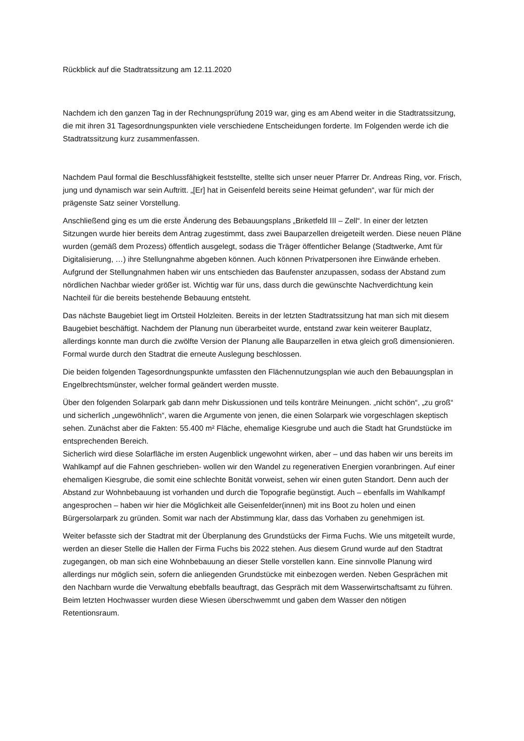Rückblick auf die Stadtratssitzung am 12.11.2020
Nachdem ich den ganzen Tag in der Rechnungsprüfung 2019 war, ging es am Abend weiter in die Stadtratssitzung, die mit ihren 31 Tagesordnungspunkten viele verschiedene Entscheidungen forderte. Im Folgenden werde ich die Stadtratssitzung kurz zusammenfassen.
Nachdem Paul formal die Beschlussfähigkeit feststellte, stellte sich unser neuer Pfarrer Dr. Andreas Ring, vor. Frisch, jung und dynamisch war sein Auftritt. „[Er] hat in Geisenfeld bereits seine Heimat gefunden“, war für mich der prägenste Satz seiner Vorstellung.
Anschließend ging es um die erste Änderung des Bebauungsplans „Briketfeld III – Zell“. In einer der letzten Sitzungen wurde hier bereits dem Antrag zugestimmt, dass zwei Bauparzellen dreigeteilt werden. Diese neuen Pläne wurden (gemäß dem Prozess) öffentlich ausgelegt, sodass die Träger öffentlicher Belange (Stadtwerke, Amt für Digitalisierung, …) ihre Stellungnahme abgeben können. Auch können Privatpersonen ihre Einwände erheben. Aufgrund der Stellungnahmen haben wir uns entschieden das Baufenster anzupassen, sodass der Abstand zum nördlichen Nachbar wieder größer ist. Wichtig war für uns, dass durch die gewünschte Nachverdichtung kein Nachteil für die bereits bestehende Bebauung entsteht.
Das nächste Baugebiet liegt im Ortsteil Holzleiten. Bereits in der letzten Stadtratssitzung hat man sich mit diesem Baugebiet beschäftigt. Nachdem der Planung nun überarbeitet wurde, entstand zwar kein weiterer Bauplatz, allerdings konnte man durch die zwölfte Version der Planung alle Bauparzellen in etwa gleich groß dimensionieren. Formal wurde durch den Stadtrat die erneute Auslegung beschlossen.
Die beiden folgenden Tagesordnungspunkte umfassten den Flächennutzungsplan wie auch den Bebauungsplan in Engelbrechtsmünster, welcher formal geändert werden musste.
Über den folgenden Solarpark gab dann mehr Diskussionen und teils konträre Meinungen. „nicht schön“, „zu groß“ und sicherlich „ungewöhnlich“, waren die Argumente von jenen, die einen Solarpark wie vorgeschlagen skeptisch sehen. Zunächst aber die Fakten: 55.400 m² Fläche, ehemalige Kiesgrube und auch die Stadt hat Grundstücke im entsprechenden Bereich.
Sicherlich wird diese Solarfläche im ersten Augenblick ungewohnt wirken, aber – und das haben wir uns bereits im Wahlkampf auf die Fahnen geschrieben- wollen wir den Wandel zu regenerativen Energien voranbringen. Auf einer ehemaligen Kiesgrube, die somit eine schlechte Bonität vorweist, sehen wir einen guten Standort. Denn auch der Abstand zur Wohnbebauung ist vorhanden und durch die Topografie begünstigt. Auch – ebenfalls im Wahlkampf angesprochen – haben wir hier die Möglichkeit alle Geisenfelder(innen) mit ins Boot zu holen und einen Bürgersolarpark zu gründen. Somit war nach der Abstimmung klar, dass das Vorhaben zu genehmigen ist.
Weiter befasste sich der Stadtrat mit der Überplanung des Grundstücks der Firma Fuchs. Wie uns mitgeteilt wurde, werden an dieser Stelle die Hallen der Firma Fuchs bis 2022 stehen. Aus diesem Grund wurde auf den Stadtrat zugegangen, ob man sich eine Wohnbebauung an dieser Stelle vorstellen kann. Eine sinnvolle Planung wird allerdings nur möglich sein, sofern die anliegenden Grundstücke mit einbezogen werden. Neben Gesprächen mit den Nachbarn wurde die Verwaltung ebebfalls beauftragt, das Gespräch mit dem Wasserwirtschaftsamt zu führen. Beim letzten Hochwasser wurden diese Wiesen überschwemmt und gaben dem Wasser den nötigen Retentionsraum.